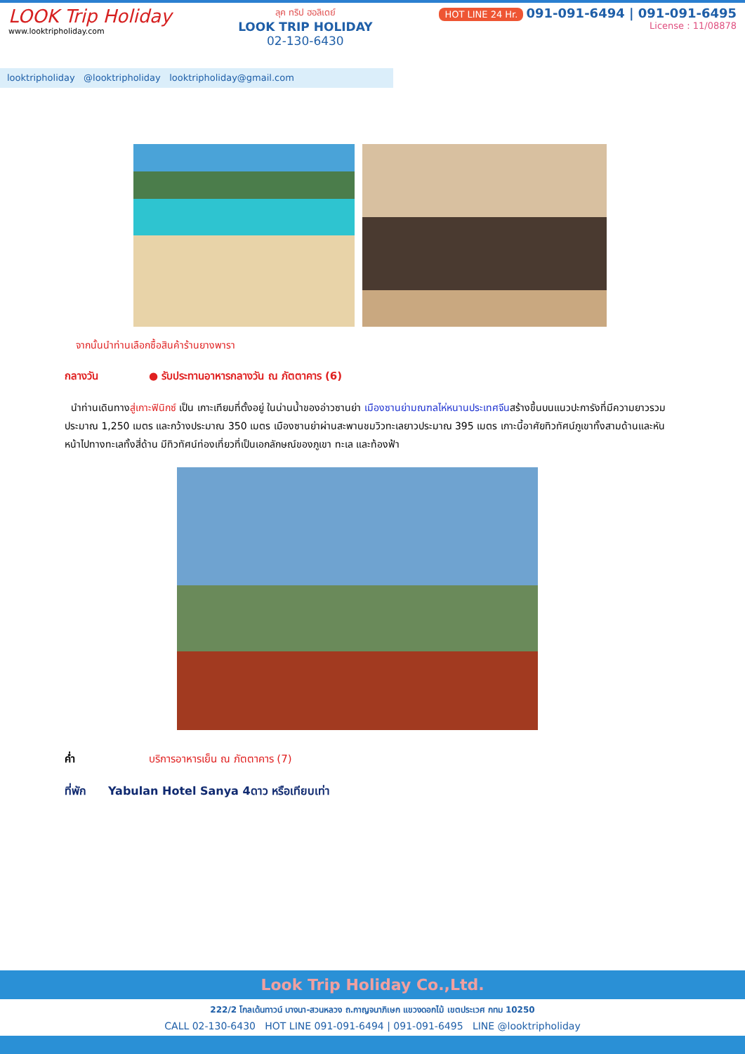LOOK Trip Holiday
www.looktripholiday.com
ลุค ทริป ฮอลิเดย์
LOOK TRIP HOLIDAY
02-130-6430
HOT LINE 24 Hr. 091-091-6494 | 091-091-6495
License : 11/08878
looktripholiday @looktripholiday looktripholiday@gmail.com
จากนั้นนำท่านเลือกซื้อสินค้าร้านยางพารา
กลางวัน ● รับประทานอาหารกลางวัน ณ ภัตตาคาร (6)
นำท่านเดินทางสู่เกาะฟินิกซ์ เป็น เกาะเทียมที่ตั้งอยู่ ในน่านน้ำของอ่าวซานย่า เมืองซานย่ามณฑลไห่หนานประเทศจีนสร้างขึ้นบนแนวปะการังที่มีความยาวรวมประมาณ 1,250 เมตร และกว้างประมาณ 350 เมตร เมืองซานย่าผ่านสะพานชมวิวทะเลยาวประมาณ 395 เมตร เกาะนี้อาศัยทิวทัศน์ภูเขาทั้งสามด้านและหันหน้าไปทางทะเลทั้งสี่ด้าน มีทิวทัศน์ท่องเที่ยวที่เป็นเอกลักษณ์ของภูเขา ทะเล และท้องฟ้า
ค่ำ บริการอาหารเย็น ณ ภัตตาคาร (7)
ที่พัก Yabulan Hotel Sanya 4ดาว หรือเทียบเท่า
Look Trip Holiday Co.,Ltd.
222/2 โกลเด้นทาวน์ บางนา-สวนหลวง ถ.กาญจนาภิเษก แขวงดอกไม้ เขตประเวศ กทม 10250
CALL 02-130-6430 HOT LINE 091-091-6494 | 091-091-6495 LINE @looktripholiday